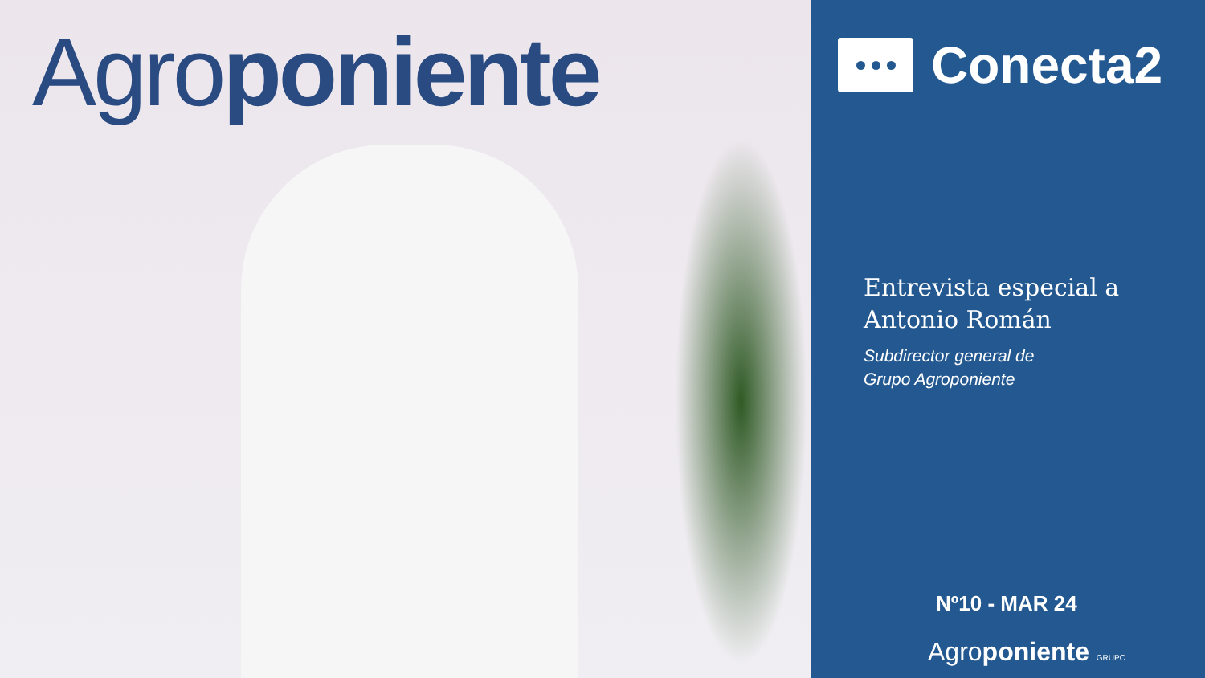Agroponiente
Conecta2
Entrevista especial a
Antonio Román
Subdirector general de
Grupo Agroponiente
Nº10 - MAR 24
Agroponiente GRUPO